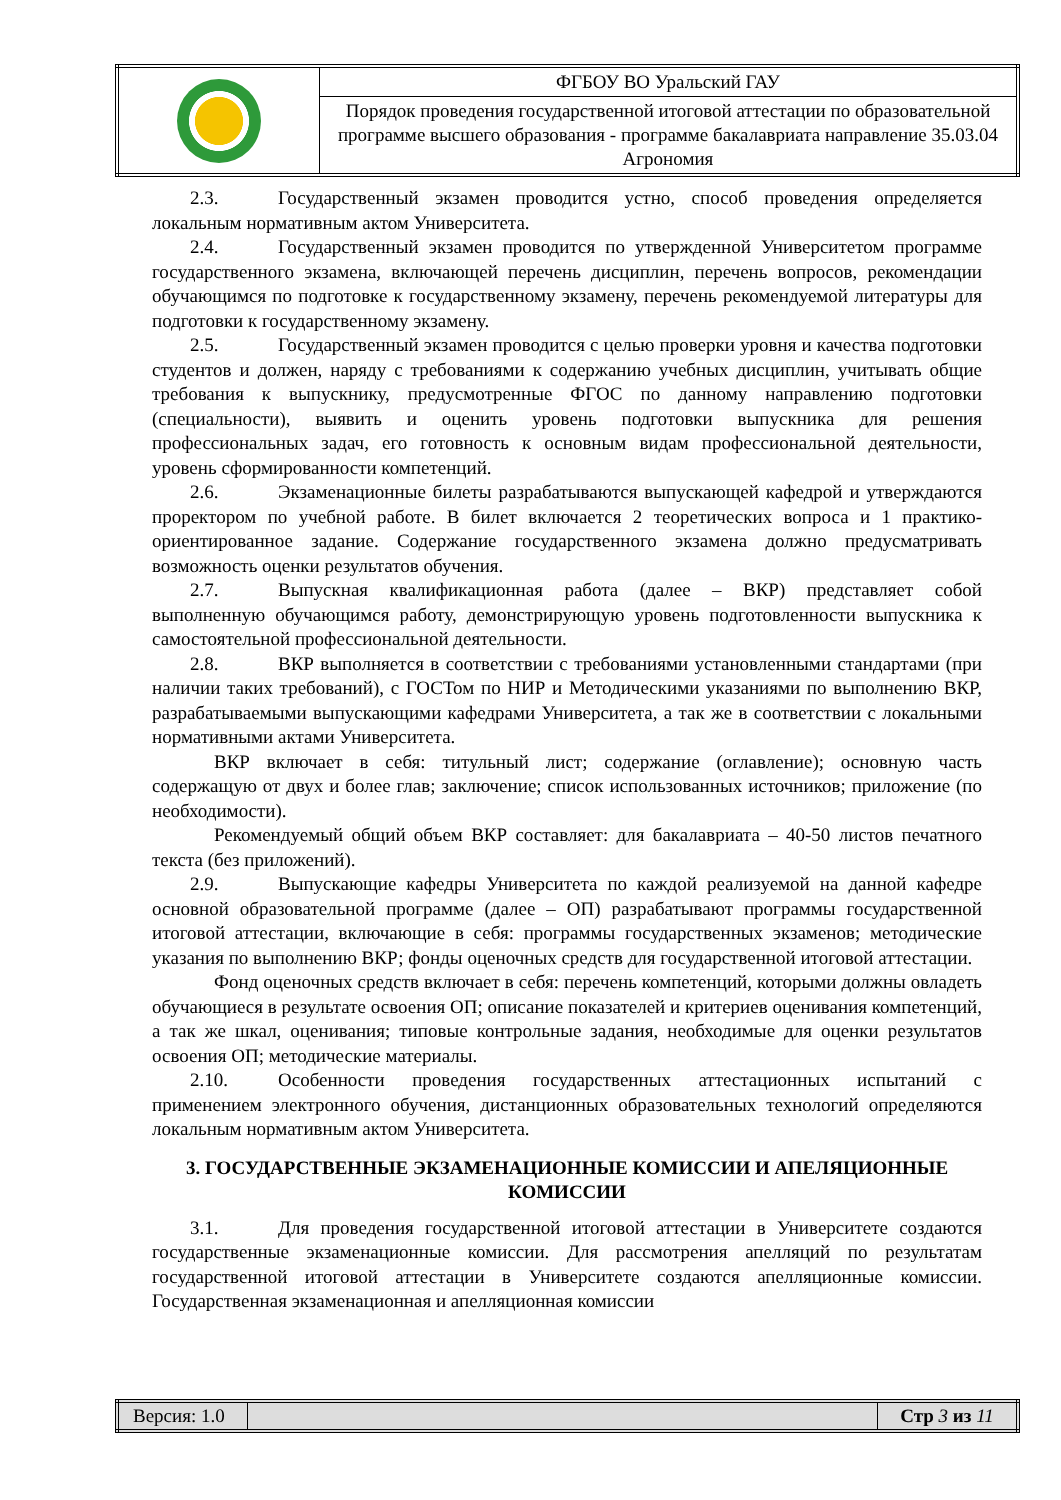| | ФГБОУ ВО Уральский ГАУ |
| | Порядок проведения государственной итоговой аттестации по образовательной программе высшего образования - программе бакалавриата направление 35.03.04 Агрономия |
2.3. Государственный экзамен проводится устно, способ проведения определяется локальным нормативным актом Университета.
2.4. Государственный экзамен проводится по утвержденной Университетом программе государственного экзамена, включающей перечень дисциплин, перечень вопросов, рекомендации обучающимся по подготовке к государственному экзамену, перечень рекомендуемой литературы для подготовки к государственному экзамену.
2.5. Государственный экзамен проводится с целью проверки уровня и качества подготовки студентов и должен, наряду с требованиями к содержанию учебных дисциплин, учитывать общие требования к выпускнику, предусмотренные ФГОС по данному направлению подготовки (специальности), выявить и оценить уровень подготовки выпускника для решения профессиональных задач, его готовность к основным видам профессиональной деятельности, уровень сформированности компетенций.
2.6. Экзаменационные билеты разрабатываются выпускающей кафедрой и утверждаются проректором по учебной работе. В билет включается 2 теоретических вопроса и 1 практико-ориентированное задание. Содержание государственного экзамена должно предусматривать возможность оценки результатов обучения.
2.7. Выпускная квалификационная работа (далее – ВКР) представляет собой выполненную обучающимся работу, демонстрирующую уровень подготовленности выпускника к самостоятельной профессиональной деятельности.
2.8. ВКР выполняется в соответствии с требованиями установленными стандартами (при наличии таких требований), с ГОСТом по НИР и Методическими указаниями по выполнению ВКР, разрабатываемыми выпускающими кафедрами Университета, а так же в соответствии с локальными нормативными актами Университета.
ВКР включает в себя: титульный лист; содержание (оглавление); основную часть содержащую от двух и более глав; заключение; список использованных источников; приложение (по необходимости).
Рекомендуемый общий объем ВКР составляет: для бакалавриата – 40-50 листов печатного текста (без приложений).
2.9. Выпускающие кафедры Университета по каждой реализуемой на данной кафедре основной образовательной программе (далее – ОП) разрабатывают программы государственной итоговой аттестации, включающие в себя: программы государственных экзаменов; методические указания по выполнению ВКР; фонды оценочных средств для государственной итоговой аттестации.
Фонд оценочных средств включает в себя: перечень компетенций, которыми должны овладеть обучающиеся в результате освоения ОП; описание показателей и критериев оценивания компетенций, а так же шкал, оценивания; типовые контрольные задания, необходимые для оценки результатов освоения ОП; методические материалы.
2.10. Особенности проведения государственных аттестационных испытаний с применением электронного обучения, дистанционных образовательных технологий определяются локальным нормативным актом Университета.
3. ГОСУДАРСТВЕННЫЕ ЭКЗАМЕНАЦИОННЫЕ КОМИССИИ И АПЕЛЯЦИОННЫЕ КОМИССИИ
3.1. Для проведения государственной итоговой аттестации в Университете создаются государственные экзаменационные комиссии. Для рассмотрения апелляций по результатам государственной итоговой аттестации в Университете создаются апелляционные комиссии. Государственная экзаменационная и апелляционная комиссии
| Версия: 1.0 | | Стр 3 из 11 |